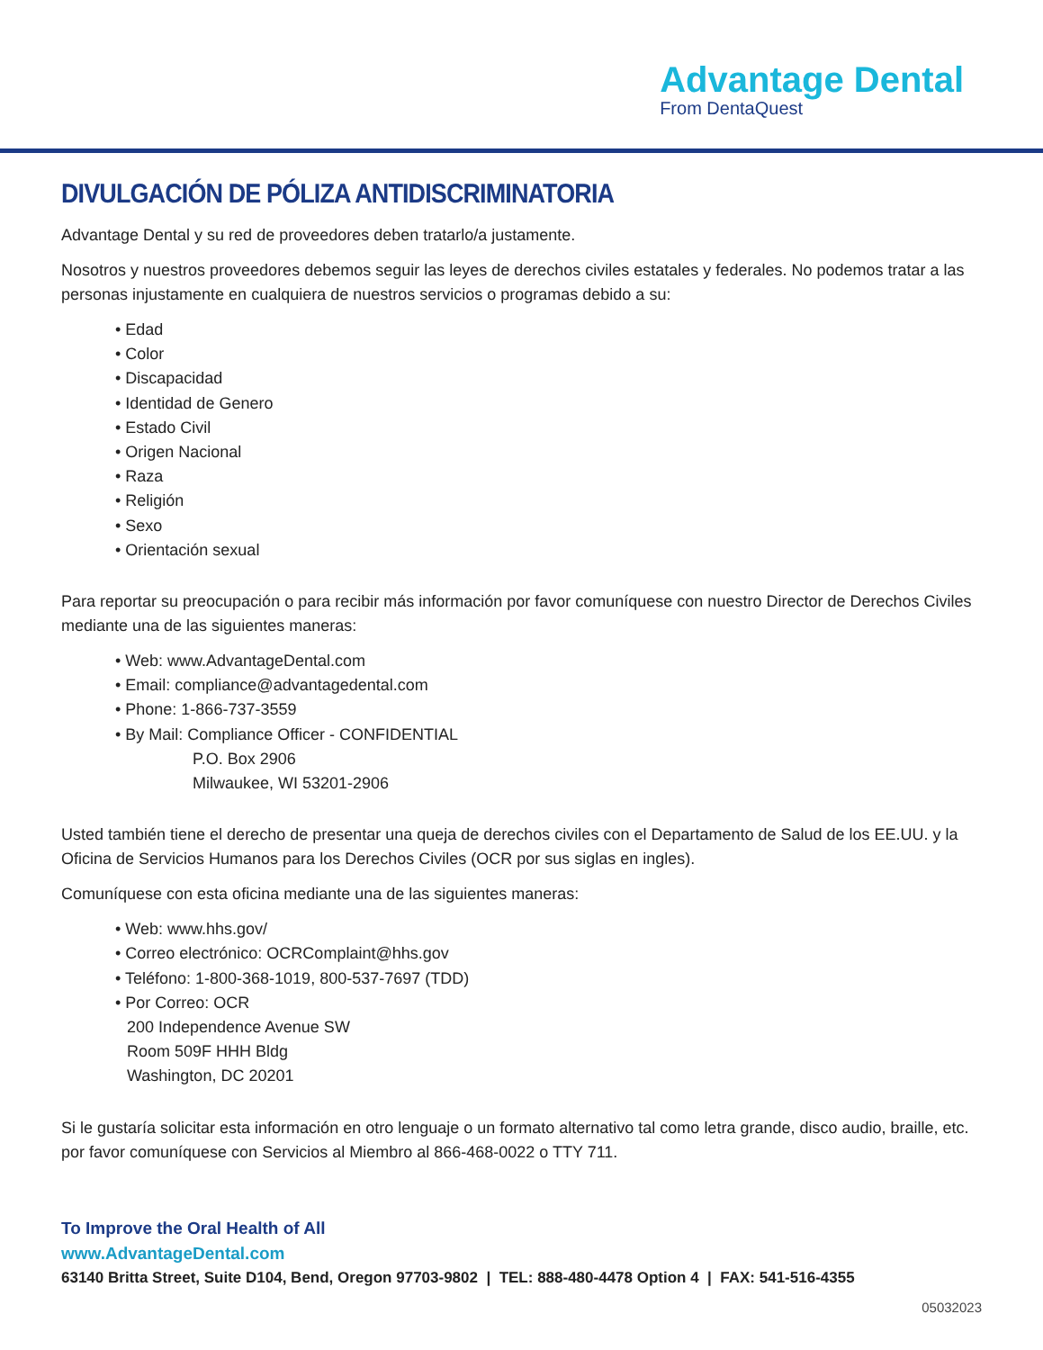Advantage Dental
From DentaQuest
DIVULGACIÓN DE PÓLIZA ANTIDISCRIMINATORIA
Advantage Dental y su red de proveedores deben tratarlo/a justamente.
Nosotros y nuestros proveedores debemos seguir las leyes de derechos civiles estatales y federales. No podemos tratar a las personas injustamente en cualquiera de nuestros servicios o programas debido a su:
• Edad
• Color
• Discapacidad
• Identidad de Genero
• Estado Civil
• Origen Nacional
• Raza
• Religión
• Sexo
• Orientación sexual
Para reportar su preocupación o para recibir más información por favor comuníquese con nuestro Director de Derechos Civiles mediante una de las siguientes maneras:
• Web: www.AdvantageDental.com
• Email: compliance@advantagedental.com
• Phone: 1-866-737-3559
• By Mail: Compliance Officer - CONFIDENTIAL
P.O. Box 2906
Milwaukee, WI 53201-2906
Usted también tiene el derecho de presentar una queja de derechos civiles con el Departamento de Salud de los EE.UU. y la Oficina de Servicios Humanos para los Derechos Civiles (OCR por sus siglas en ingles).
Comuníquese con esta oficina mediante una de las siguientes maneras:
• Web: www.hhs.gov/
• Correo electrónico: OCRComplaint@hhs.gov
• Teléfono: 1-800-368-1019, 800-537-7697 (TDD)
• Por Correo: OCR
200 Independence Avenue SW
Room 509F HHH Bldg
Washington, DC 20201
Si le gustaría solicitar esta información en otro lenguaje o un formato alternativo tal como letra grande, disco audio, braille, etc. por favor comuníquese con Servicios al Miembro al 866-468-0022 o TTY 711.
To Improve the Oral Health of All
www.AdvantageDental.com
63140 Britta Street, Suite D104, Bend, Oregon 97703-9802 | TEL: 888-480-4478 Option 4 | FAX: 541-516-4355
05032023